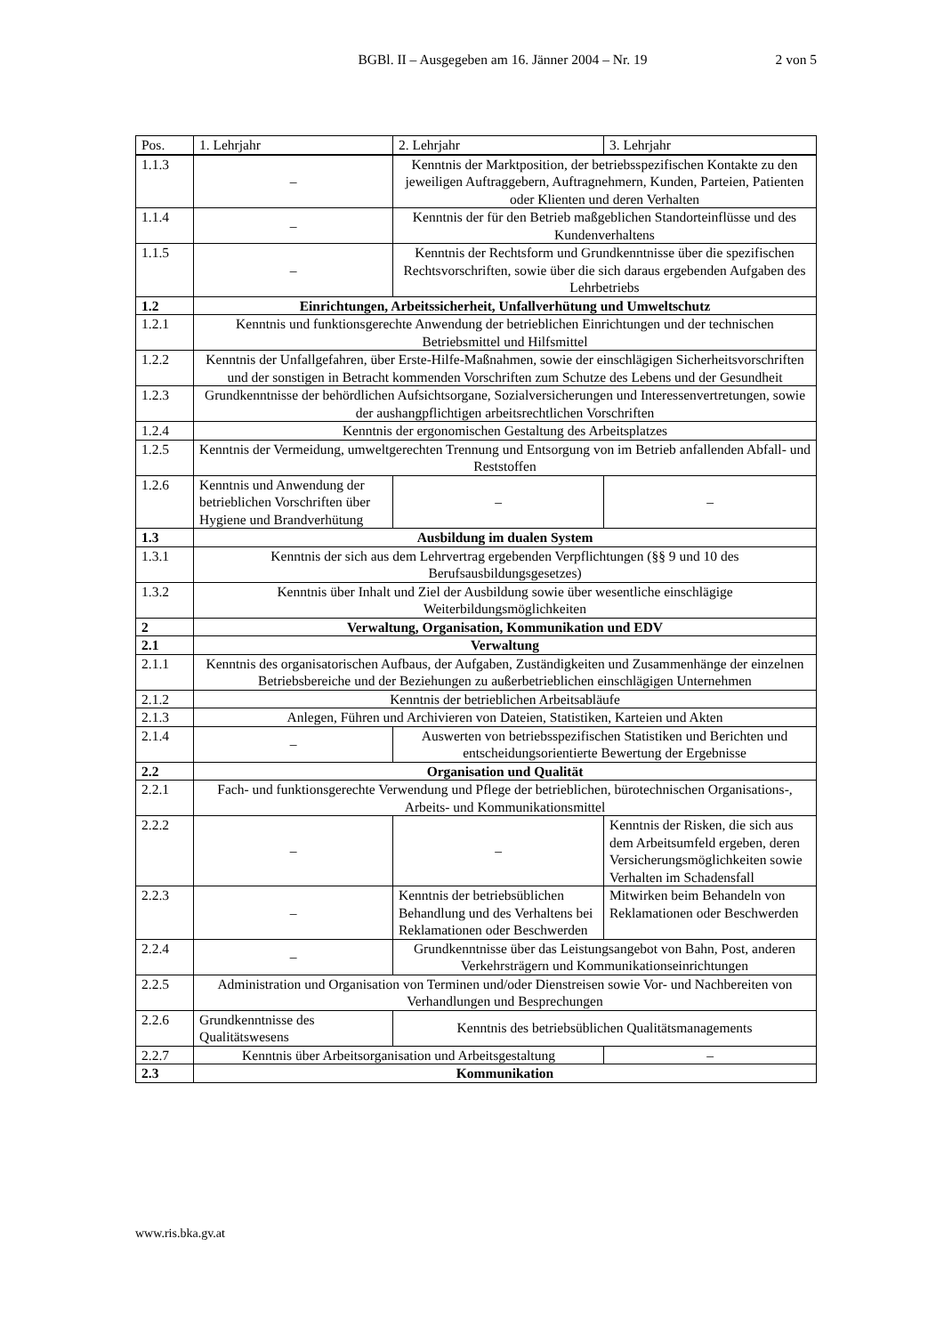BGBl. II – Ausgegeben am 16. Jänner 2004 – Nr. 19
2 von 5
| Pos. | 1. Lehrjahr | 2. Lehrjahr | 3. Lehrjahr |
| --- | --- | --- | --- |
| 1.1.3 | – | Kenntnis der Marktposition, der betriebsspezifischen Kontakte zu den jeweiligen Auftraggebern, Auftragnehmern, Kunden, Parteien, Patienten oder Klienten und deren Verhalten | |
| 1.1.4 | – | Kenntnis der für den Betrieb maßgeblichen Standorteinflüsse und des Kundenverhaltens | |
| 1.1.5 | – | Kenntnis der Rechtsform und Grundkenntnisse über die spezifischen Rechtsvorschriften, sowie über die sich daraus ergebenden Aufgaben des Lehrbetriebs | |
| 1.2 | Einrichtungen, Arbeitssicherheit, Unfallverhütung und Umweltschutz | | |
| 1.2.1 | Kenntnis und funktionsgerechte Anwendung der betrieblichen Einrichtungen und der technischen Betriebsmittel und Hilfsmittel | | |
| 1.2.2 | Kenntnis der Unfallgefahren, über Erste-Hilfe-Maßnahmen, sowie der einschlägigen Sicherheitsvorschriften und der sonstigen in Betracht kommenden Vorschriften zum Schutze des Lebens und der Gesundheit | | |
| 1.2.3 | Grundkenntnisse der behördlichen Aufsichtsorgane, Sozialversicherungen und Interessenvertretungen, sowie der aushangpflichtigen arbeitsrechtlichen Vorschriften | | |
| 1.2.4 | Kenntnis der ergonomischen Gestaltung des Arbeitsplatzes | | |
| 1.2.5 | Kenntnis der Vermeidung, umweltgerechten Trennung und Entsorgung von im Betrieb anfallenden Abfall- und Reststoffen | | |
| 1.2.6 | Kenntnis und Anwendung der betrieblichen Vorschriften über Hygiene und Brandverhütung | – | – |
| 1.3 | Ausbildung im dualen System | | |
| 1.3.1 | Kenntnis der sich aus dem Lehrvertrag ergebenden Verpflichtungen (§§ 9 und 10 des Berufsausbildungsgesetzes) | | |
| 1.3.2 | Kenntnis über Inhalt und Ziel der Ausbildung sowie über wesentliche einschlägige Weiterbildungsmöglichkeiten | | |
| 2 | Verwaltung, Organisation, Kommunikation und EDV | | |
| 2.1 | Verwaltung | | |
| 2.1.1 | Kenntnis des organisatorischen Aufbaus, der Aufgaben, Zuständigkeiten und Zusammenhänge der einzelnen Betriebsbereiche und der Beziehungen zu außerbetrieblichen einschlägigen Unternehmen | | |
| 2.1.2 | Kenntnis der betrieblichen Arbeitsabläufe | | |
| 2.1.3 | Anlegen, Führen und Archivieren von Dateien, Statistiken, Karteien und Akten | | |
| 2.1.4 | – | Auswerten von betriebsspezifischen Statistiken und Berichten und entscheidungsorientierte Bewertung der Ergebnisse | |
| 2.2 | Organisation und Qualität | | |
| 2.2.1 | Fach- und funktionsgerechte Verwendung und Pflege der betrieblichen, bürotechnischen Organisations-, Arbeits- und Kommunikationsmittel | | |
| 2.2.2 | – | – | Kenntnis der Risken, die sich aus dem Arbeitsumfeld ergeben, deren Versicherungsmöglichkeiten sowie Verhalten im Schadensfall |
| 2.2.3 | – | Kenntnis der betriebsüblichen Behandlung und des Verhaltens bei Reklamationen oder Beschwerden | Mitwirken beim Behandeln von Reklamationen oder Beschwerden |
| 2.2.4 | – | Grundkenntnisse über das Leistungsangebot von Bahn, Post, anderen Verkehrsträgern und Kommunikationseinrichtungen | |
| 2.2.5 | Administration und Organisation von Terminen und/oder Dienstreisen sowie Vor- und Nachbereiten von Verhandlungen und Besprechungen | | |
| 2.2.6 | Grundkenntnisse des Qualitätswesens | Kenntnis des betriebsüblichen Qualitätsmanagements | |
| 2.2.7 | Kenntnis über Arbeitsorganisation und Arbeitsgestaltung | | – |
| 2.3 | Kommunikation | | |
www.ris.bka.gv.at